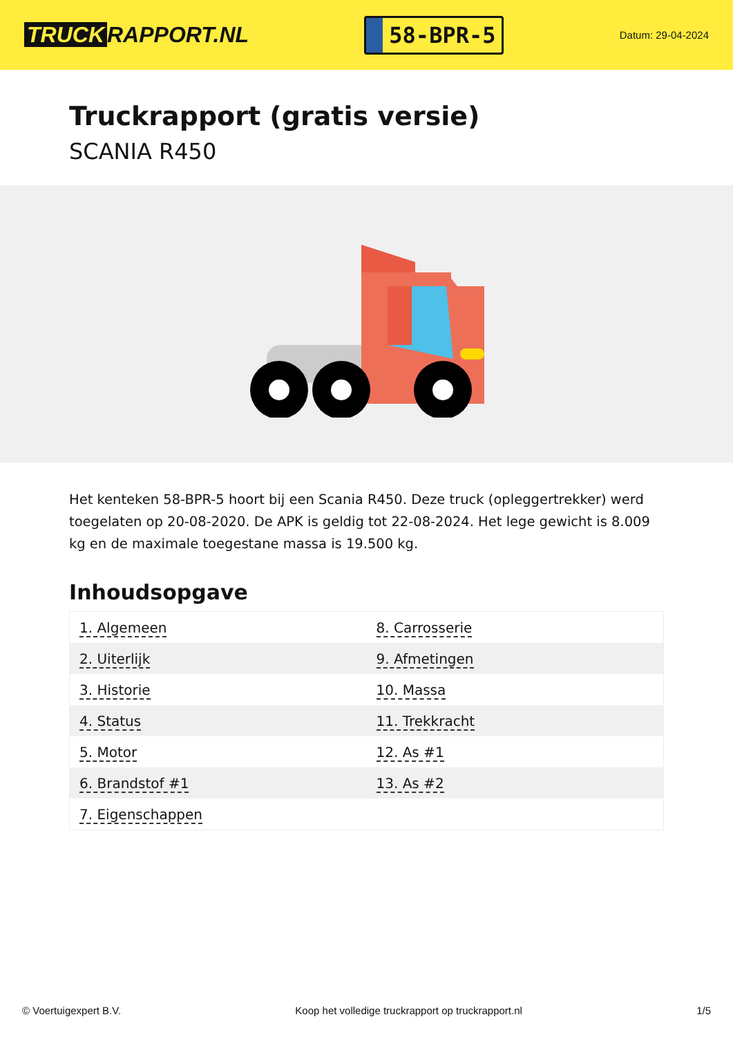TRUCK RAPPORT.NL
58-BPR-5
Datum: 29-04-2024
Truckrapport (gratis versie)
SCANIA R450
Het kenteken 58-BPR-5 hoort bij een Scania R450. Deze truck (opleggertrekker) werd toegelaten op 20-08-2020. De APK is geldig tot 22-08-2024. Het lege gewicht is 8.009 kg en de maximale toegestane massa is 19.500 kg.
Inhoudsopgave
| 1. Algemeen | 8. Carrosserie |
| 2. Uiterlijk | 9. Afmetingen |
| 3. Historie | 10. Massa |
| 4. Status | 11. Trekkracht |
| 5. Motor | 12. As #1 |
| 6. Brandstof #1 | 13. As #2 |
| 7. Eigenschappen | |
© Voertuigexpert B.V. Koop het volledige truckrapport op truckrapport.nl 1/5